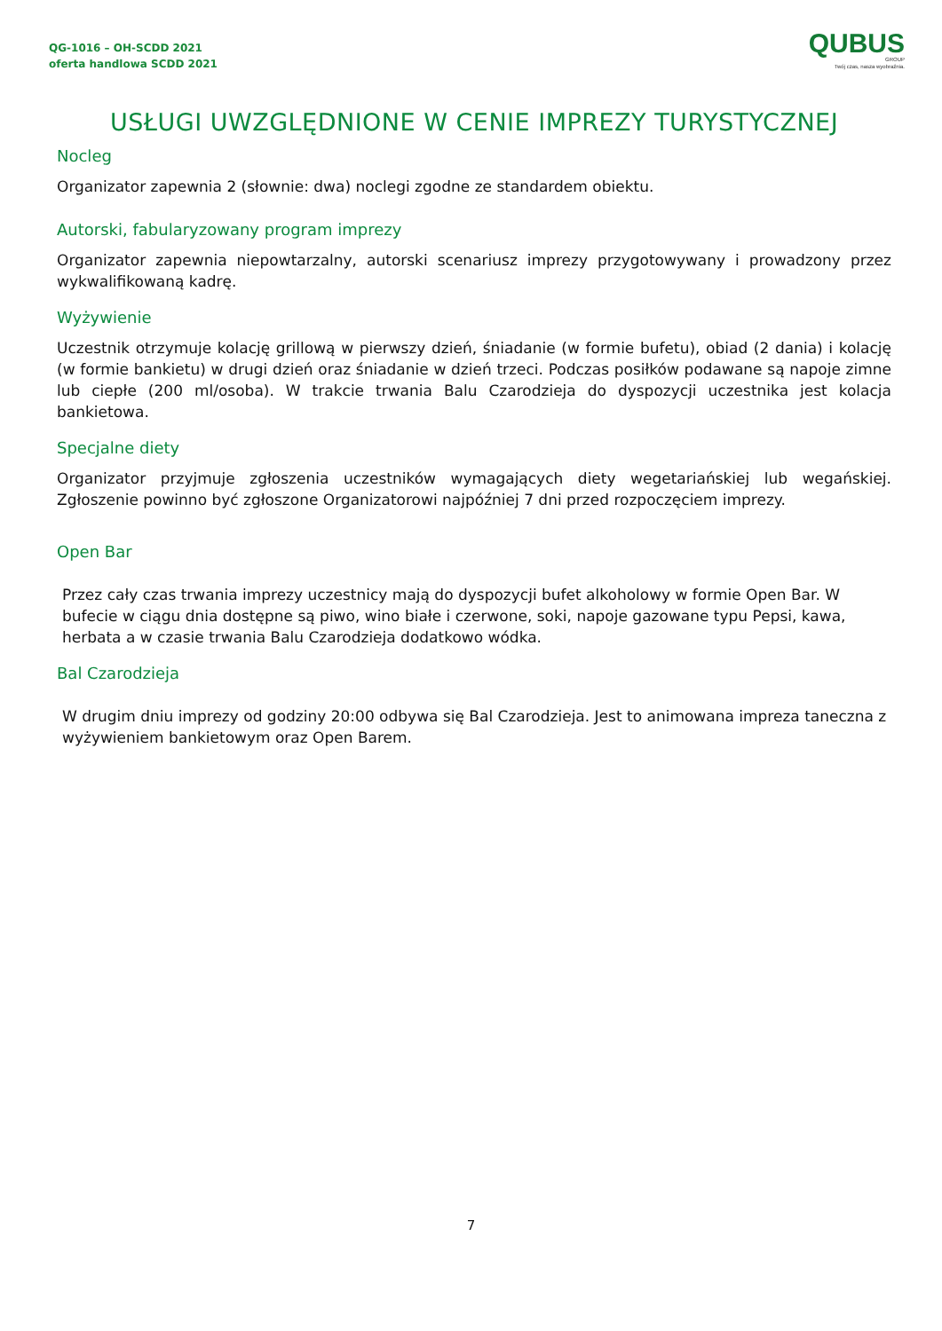QG-1016 – OH-SCDD 2021
oferta handlowa SCDD 2021
QUBUS
GROUP
Twój czas, nasza wyobraźnia.
USŁUGI UWZGLĘDNIONE W CENIE IMPREZY TURYSTYCZNEJ
Nocleg
Organizator zapewnia 2 (słownie: dwa) noclegi zgodne ze standardem obiektu.
Autorski, fabularyzowany program imprezy
Organizator zapewnia niepowtarzalny, autorski scenariusz imprezy przygotowywany i prowadzony przez wykwalifikowaną kadrę.
Wyżywienie
Uczestnik otrzymuje kolację grillową w pierwszy dzień, śniadanie (w formie bufetu), obiad (2 dania) i kolację (w formie bankietu) w drugi dzień oraz śniadanie w dzień trzeci. Podczas posiłków podawane są napoje zimne lub ciepłe (200 ml/osoba). W trakcie trwania Balu Czarodzieja do dyspozycji uczestnika jest kolacja bankietowa.
Specjalne diety
Organizator przyjmuje zgłoszenia uczestników wymagających diety wegetariańskiej lub wegańskiej. Zgłoszenie powinno być zgłoszone Organizatorowi najpóźniej 7 dni przed rozpoczęciem imprezy.
Open Bar
Przez cały czas trwania imprezy uczestnicy mają do dyspozycji bufet alkoholowy w formie Open Bar. W bufecie w ciągu dnia dostępne są piwo, wino białe i czerwone, soki, napoje gazowane typu Pepsi, kawa, herbata a w czasie trwania Balu Czarodzieja dodatkowo wódka.
Bal Czarodzieja
W drugim dniu imprezy od godziny 20:00 odbywa się Bal Czarodzieja. Jest to animowana impreza taneczna z wyżywieniem bankietowym oraz Open Barem.
7